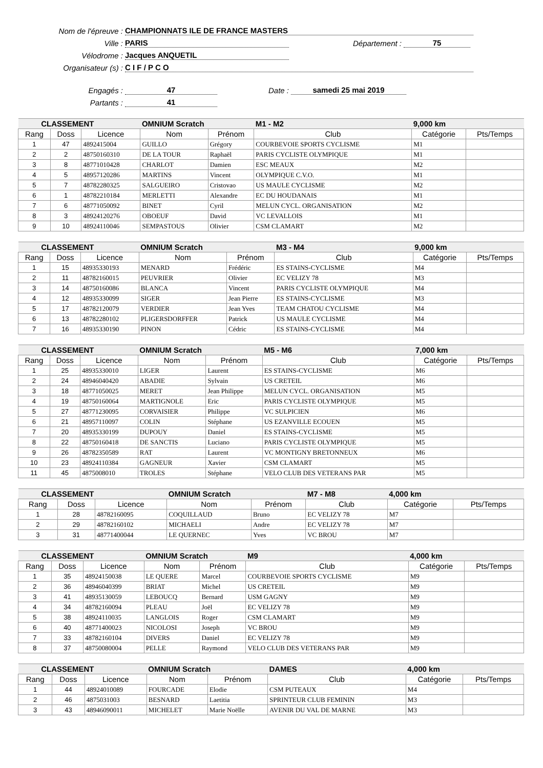Nom de l'épreuve : CHAMPIONNATS ILE DE FRANCE MASTERS
Ville : PARIS Département : 75
Vélodrome : Jacques ANQUETIL
Organisateur (s) : C I F / P C O
Engagés : 47 Date : samedi 25 mai 2019
Partants : 41
| CLASSEMENT | | | OMNIUM Scratch | | M1 - M2 | 9,000 km | |
| --- | --- | --- | --- | --- | --- | --- | --- |
| Rang | Doss | Licence | Nom | Prénom | Club | Catégorie | Pts/Temps |
| 1 | 47 | 4892415004 | GUILLO | Grégory | COURBEVOIE SPORTS CYCLISME | M1 | |
| 2 | 2 | 48750160310 | DE LA TOUR | Raphaël | PARIS CYCLISTE OLYMPIQUE | M1 | |
| 3 | 8 | 48771010428 | CHARLOT | Damien | ESC MEAUX | M2 | |
| 4 | 5 | 48957120286 | MARTINS | Vincent | OLYMPIQUE C.V.O. | M1 | |
| 5 | 7 | 48782280325 | SALGUEIRO | Cristovao | US MAULE CYCLISME | M2 | |
| 6 | 1 | 48782210184 | MERLETTI | Alexandre | EC DU HOUDANAIS | M1 | |
| 7 | 6 | 48771050092 | BINET | Cyril | MELUN CYCL. ORGANISATION | M2 | |
| 8 | 3 | 48924120276 | OBOEUF | David | VC LEVALLOIS | M1 | |
| 9 | 10 | 48924110046 | SEMPASTOUS | Olivier | CSM CLAMART | M2 | |
| CLASSEMENT | | | OMNIUM Scratch | | M3 - M4 | 9,000 km | |
| --- | --- | --- | --- | --- | --- | --- | --- |
| Rang | Doss | Licence | Nom | Prénom | Club | Catégorie | Pts/Temps |
| 1 | 15 | 48935330193 | MENARD | Frédéric | ES STAINS-CYCLISME | M4 | |
| 2 | 11 | 48782160015 | PEUVRIER | Olivier | EC VELIZY 78 | M3 | |
| 3 | 14 | 48750160086 | BLANCA | Vincent | PARIS CYCLISTE OLYMPIQUE | M4 | |
| 4 | 12 | 48935330099 | SIGER | Jean Pierre | ES STAINS-CYCLISME | M3 | |
| 5 | 17 | 48782120079 | VERDIER | Jean Yves | TEAM CHATOU CYCLISME | M4 | |
| 6 | 13 | 48782280102 | PLIGERSDORFFER | Patrick | US MAULE CYCLISME | M4 | |
| 7 | 16 | 48935330190 | PINON | Cédric | ES STAINS-CYCLISME | M4 | |
| CLASSEMENT | | | OMNIUM Scratch | | M5 - M6 | 7,000 km | |
| --- | --- | --- | --- | --- | --- | --- | --- |
| Rang | Doss | Licence | Nom | Prénom | Club | Catégorie | Pts/Temps |
| 1 | 25 | 48935330010 | LIGER | Laurent | ES STAINS-CYCLISME | M6 | |
| 2 | 24 | 48946040420 | ABADIE | Sylvain | US CRETEIL | M6 | |
| 3 | 18 | 48771050025 | MERET | Jean Philippe | MELUN CYCL. ORGANISATION | M5 | |
| 4 | 19 | 48750160064 | MARTIGNOLE | Eric | PARIS CYCLISTE OLYMPIQUE | M5 | |
| 5 | 27 | 48771230095 | CORVAISIER | Philippe | VC SULPICIEN | M6 | |
| 6 | 21 | 48957110097 | COLIN | Stéphane | US EZANVILLE ECOUEN | M5 | |
| 7 | 20 | 48935330199 | DUPOUY | Daniel | ES STAINS-CYCLISME | M5 | |
| 8 | 22 | 48750160418 | DE SANCTIS | Luciano | PARIS CYCLISTE OLYMPIQUE | M5 | |
| 9 | 26 | 48782350589 | RAT | Laurent | VC MONTIGNY BRETONNEUX | M6 | |
| 10 | 23 | 48924110384 | GAGNEUR | Xavier | CSM CLAMART | M5 | |
| 11 | 45 | 4875008010 | TROLES | Stéphane | VELO CLUB DES VETERANS PAR | M5 | |
| CLASSEMENT | | | OMNIUM Scratch | | M7 - M8 | 4,000 km | |
| --- | --- | --- | --- | --- | --- | --- | --- |
| Rang | Doss | Licence | Nom | Prénom | Club | Catégorie | Pts/Temps |
| 1 | 28 | 48782160095 | COQUILLAUD | Bruno | EC VELIZY 78 | M7 | |
| 2 | 29 | 48782160102 | MICHAELI | Andre | EC VELIZY 78 | M7 | |
| 3 | 31 | 48771400044 | LE QUERNEC | Yves | VC BROU | M7 | |
| CLASSEMENT | | | OMNIUM Scratch | | M9 | 4,000 km | |
| --- | --- | --- | --- | --- | --- | --- | --- |
| Rang | Doss | Licence | Nom | Prénom | Club | Catégorie | Pts/Temps |
| 1 | 35 | 48924150038 | LE QUERE | Marcel | COURBEVOIE SPORTS CYCLISME | M9 | |
| 2 | 36 | 48946040399 | BRIAT | Michel | US CRETEIL | M9 | |
| 3 | 41 | 48935130059 | LEBOUCQ | Bernard | USM GAGNY | M9 | |
| 4 | 34 | 48782160094 | PLEAU | Joël | EC VELIZY 78 | M9 | |
| 5 | 38 | 48924110035 | LANGLOIS | Roger | CSM CLAMART | M9 | |
| 6 | 40 | 48771400023 | NICOLOSI | Joseph | VC BROU | M9 | |
| 7 | 33 | 48782160104 | DIVERS | Daniel | EC VELIZY 78 | M9 | |
| 8 | 37 | 48750080004 | PELLE | Raymond | VELO CLUB DES VETERANS PAR | M9 | |
| CLASSEMENT | | | OMNIUM Scratch | | DAMES | 4,000 km | |
| --- | --- | --- | --- | --- | --- | --- | --- |
| Rang | Doss | Licence | Nom | Prénom | Club | Catégorie | Pts/Temps |
| 1 | 44 | 48924010089 | FOURCADE | Elodie | CSM PUTEAUX | M4 | |
| 2 | 46 | 4875031003 | BESNARD | Laetitia | SPRINTEUR CLUB FEMININ | M3 | |
| 3 | 43 | 48946090011 | MICHELET | Marie Noëlle | AVENIR DU VAL DE MARNE | M3 | |